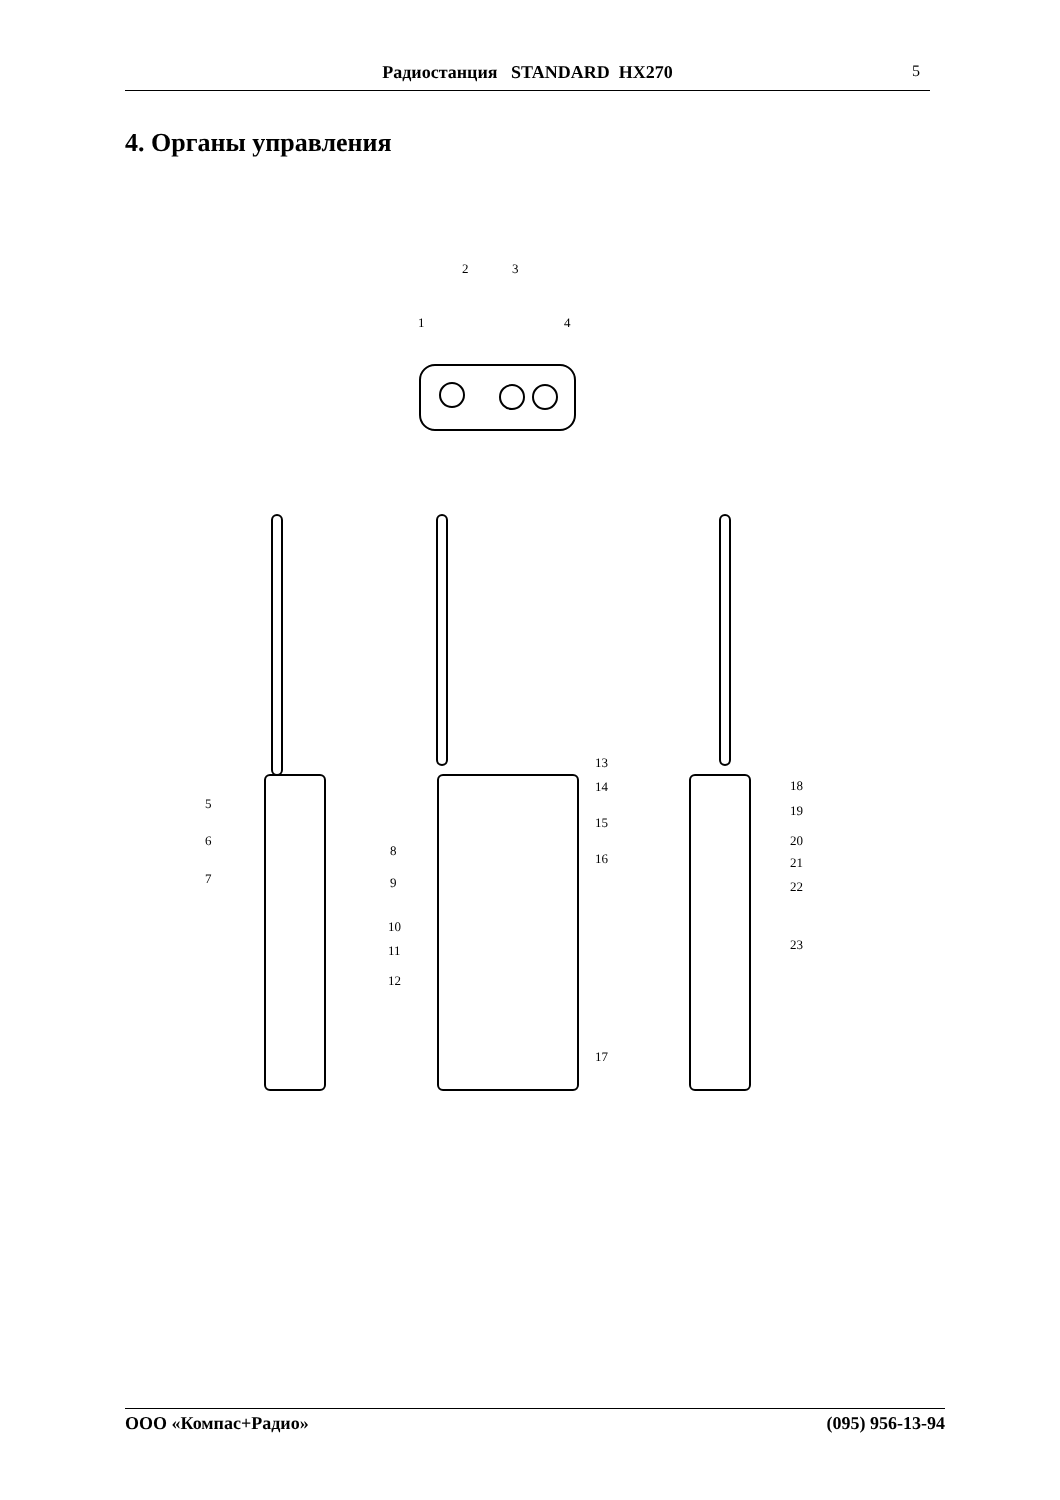Радиостанция STANDARD HX270 5
4. Органы управления
1
2
3
4
5
6
7
8
9
10
11
12
13
14
15
16
17
18
19
20
21
22
23
ООО «Компас+Радио» (095) 956-13-94